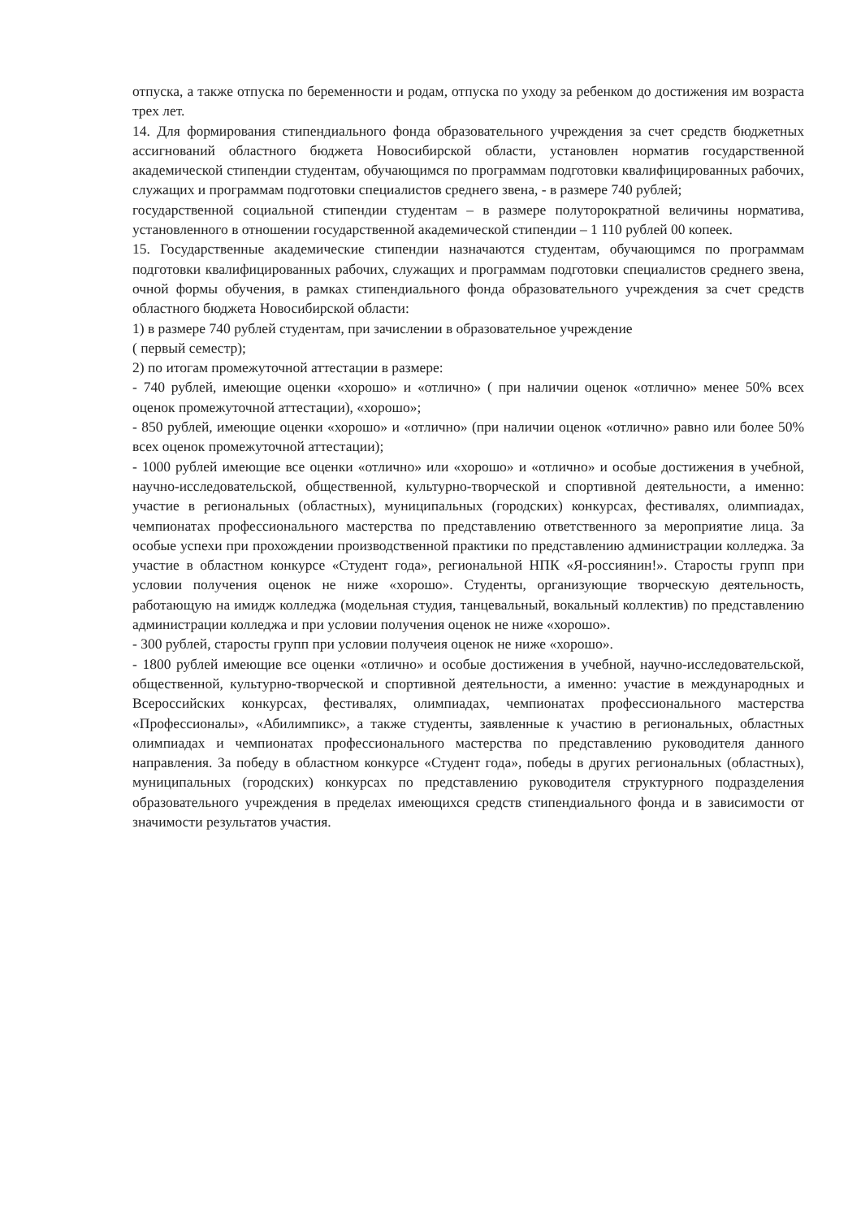отпуска, а также отпуска по беременности и родам, отпуска по уходу за ребенком до достижения им возраста трех лет.
14. Для формирования стипендиального фонда образовательного учреждения за счет средств бюджетных ассигнований областного бюджета Новосибирской области, установлен норматив государственной академической стипендии студентам, обучающимся по программам подготовки квалифицированных рабочих, служащих и программам подготовки специалистов среднего звена, - в размере 740 рублей;
государственной социальной стипендии студентам – в размере полуторократной величины норматива, установленного в отношении государственной академической стипендии – 1 110 рублей 00 копеек.
15. Государственные академические стипендии назначаются студентам, обучающимся по программам подготовки квалифицированных рабочих, служащих и программам подготовки специалистов среднего звена, очной формы обучения, в рамках стипендиального фонда образовательного учреждения за счет средств областного бюджета Новосибирской области:
1) в размере 740 рублей студентам, при зачислении в образовательное учреждение
( первый семестр);
2) по итогам промежуточной аттестации в размере:
- 740 рублей, имеющие оценки «хорошо» и «отлично» ( при наличии оценок «отлично» менее 50% всех оценок промежуточной аттестации), «хорошо»;
- 850 рублей, имеющие оценки «хорошо» и «отлично» (при наличии оценок «отлично» равно или более 50% всех оценок промежуточной аттестации);
- 1000 рублей имеющие все оценки «отлично» или «хорошо» и «отлично» и особые достижения в учебной, научно-исследовательской, общественной, культурно-творческой и спортивной деятельности, а именно: участие в региональных (областных), муниципальных (городских) конкурсах, фестивалях, олимпиадах, чемпионатах профессионального мастерства по представлению ответственного за мероприятие лица. За особые успехи при прохождении производственной практики по представлению администрации колледжа. За участие в областном конкурсе «Студент года», региональной НПК «Я-россиянин!». Старосты групп при условии получения оценок не ниже «хорошо». Студенты, организующие творческую деятельность, работающую на имидж колледжа (модельная студия, танцевальный, вокальный коллектив) по представлению администрации колледжа и при условии получения оценок не ниже «хорошо».
- 300 рублей, старосты групп при условии получеия оценок не ниже «хорошо».
- 1800 рублей имеющие все оценки «отлично» и особые достижения в учебной, научно-исследовательской, общественной, культурно-творческой и спортивной деятельности, а именно: участие в международных и Всероссийских конкурсах, фестивалях, олимпиадах, чемпионатах профессионального мастерства «Профессионалы», «Абилимпикс», а также студенты, заявленные к участию в региональных, областных олимпиадах и чемпионатах профессионального мастерства по представлению руководителя данного направления. За победу в областном конкурсе «Студент года», победы в других региональных (областных), муниципальных (городских) конкурсах по представлению руководителя структурного подразделения образовательного учреждения в пределах имеющихся средств стипендиального фонда и в зависимости от значимости результатов участия.